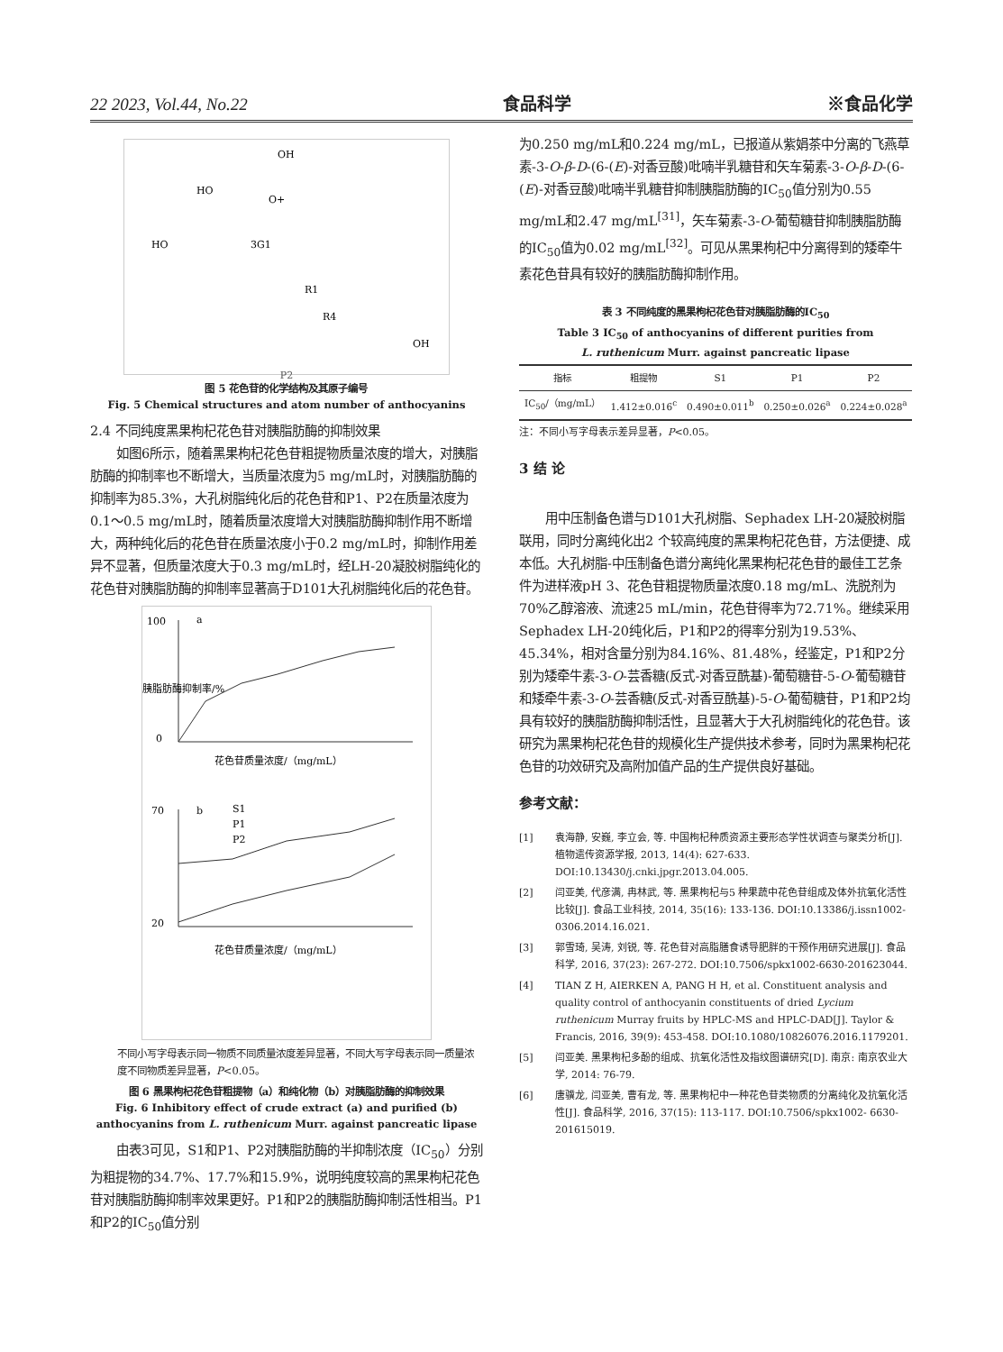22 2023, Vol.44, No.22 食品科学 ※食品化学
OH
HO
O+
HO
3G1
R1
R4
OH
P2
图 5 花色苷的化学结构及其原子编号
Fig. 5 Chemical structures and atom number of anthocyanins
2.4 不同纯度黑果枸杞花色苷对胰脂肪酶的抑制效果
如图6所示，随着黑果枸杞花色苷粗提物质量浓度的增大，对胰脂肪酶的抑制率也不断增大，当质量浓度为5 mg/mL时，对胰脂肪酶的抑制率为85.3%，大孔树脂纯化后的花色苷和P1、P2在质量浓度为0.1～0.5 mg/mL时，随着质量浓度增大对胰脂肪酶抑制作用不断增大，两种纯化后的花色苷在质量浓度小于0.2 mg/mL时，抑制作用差异不显著，但质量浓度大于0.3 mg/mL时，经LH-20凝胶树脂纯化的花色苷对胰脂肪酶的抑制率显著高于D101大孔树脂纯化后的花色苷。
a
b
S1
P1
P2
100
0
花色苷质量浓度/（mg/mL）
70
20
花色苷质量浓度/（mg/mL）
胰脂肪酶抑制率/%
不同小写字母表示同一物质不同质量浓度差异显著，不同大写字母表示同一质量浓度不同物质差异显著，P<0.05。
图 6 黑果枸杞花色苷粗提物（a）和纯化物（b）对胰脂肪酶的抑制效果
Fig. 6 Inhibitory effect of crude extract (a) and purified (b)
anthocyanins from L. ruthenicum Murr. against pancreatic lipase
由表3可见，S1和P1、P2对胰脂肪酶的半抑制浓度（IC<sub>50</sub>）分别为粗提物的34.7%、17.7%和15.9%，说明纯度较高的黑果枸杞花色苷对胰脂肪酶抑制率效果更好。P1和P2的胰脂肪酶抑制活性相当。P1和P2的IC<sub>50</sub>值分别
为0.250 mg/mL和0.224 mg/mL，已报道从紫娟茶中分离的飞燕草素-3-O-β-D-(6-(E)-对香豆酸)吡喃半乳糖苷和矢车菊素-3-O-β-D-(6-(E)-对香豆酸)吡喃半乳糖苷抑制胰脂肪酶的IC<sub>50</sub>值分别为0.55 mg/mL和2.47 mg/mL<sup>[31]</sup>，矢车菊素-3-O-葡萄糖苷抑制胰脂肪酶的IC<sub>50</sub>值为0.02 mg/mL<sup>[32]</sup>。可见从黑果枸杞中分离得到的矮牵牛素花色苷具有较好的胰脂肪酶抑制作用。
表 3 不同纯度的黑果枸杞花色苷对胰脂肪酶的IC<sub>50</sub>
Table 3 IC<sub>50</sub> of anthocyanins of different purities from
L. ruthenicum Murr. against pancreatic lipase
| 指标 | 粗提物 | S1 | P1 | P2 |
| --- | --- | --- | --- | --- |
| IC<sub>50</sub>/（mg/mL） | 1.412±0.016<sup>c</sup> | 0.490±0.011<sup>b</sup> | 0.250±0.026<sup>a</sup> | 0.224±0.028<sup>a</sup> |
注：不同小写字母表示差异显著，P<0.05。
3 结 论
用中压制备色谱与D101大孔树脂、Sephadex LH-20凝胶树脂联用，同时分离纯化出2 个较高纯度的黑果枸杞花色苷，方法便捷、成本低。大孔树脂-中压制备色谱分离纯化黑果枸杞花色苷的最佳工艺条件为进样液pH 3、花色苷粗提物质量浓度0.18 mg/mL、洗脱剂为70%乙醇溶液、流速25 mL/min，花色苷得率为72.71%。继续采用Sephadex LH-20纯化后，P1和P2的得率分别为19.53%、45.34%，相对含量分别为84.16%、81.48%，经鉴定，P1和P2分别为矮牵牛素-3-O-芸香糖(反式-对香豆酰基)-葡萄糖苷-5-O-葡萄糖苷和矮牵牛素-3-O-芸香糖(反式-对香豆酰基)-5-O-葡萄糖苷，P1和P2均具有较好的胰脂肪酶抑制活性，且显著大于大孔树脂纯化的花色苷。该研究为黑果枸杞花色苷的规模化生产提供技术参考，同时为黑果枸杞花色苷的功效研究及高附加值产品的生产提供良好基础。
参考文献：
[1] 袁海静, 安巍, 李立会, 等. 中国枸杞种质资源主要形态学性状调查与聚类分析[J]. 植物遗传资源学报, 2013, 14(4): 627-633. DOI:10.13430/j.cnki.jpgr.2013.04.005.
[2] 闫亚美, 代彦满, 冉林武, 等. 黑果枸杞与5 种果蔬中花色苷组成及体外抗氧化活性比较[J]. 食品工业科技, 2014, 35(16): 133-136. DOI:10.13386/j.issn1002-0306.2014.16.021.
[3] 郭雪琦, 吴涛, 刘锐, 等. 花色苷对高脂膳食诱导肥胖的干预作用研究进展[J]. 食品科学, 2016, 37(23): 267-272. DOI:10.7506/spkx1002-6630-201623044.
[4] TIAN Z H, AIERKEN A, PANG H H, et al. Constituent analysis and quality control of anthocyanin constituents of dried Lycium ruthenicum Murray fruits by HPLC-MS and HPLC-DAD[J]. Taylor & Francis, 2016, 39(9): 453-458. DOI:10.1080/10826076.2016.1179201.
[5] 闫亚美. 黑果枸杞多酚的组成、抗氧化活性及指纹图谱研究[D]. 南京: 南京农业大学, 2014: 76-79.
[6] 唐骥龙, 闫亚美, 曹有龙, 等. 黑果枸杞中一种花色苷类物质的分离纯化及抗氧化活性[J]. 食品科学, 2016, 37(15): 113-117. DOI:10.7506/spkx1002- 6630-201615019.